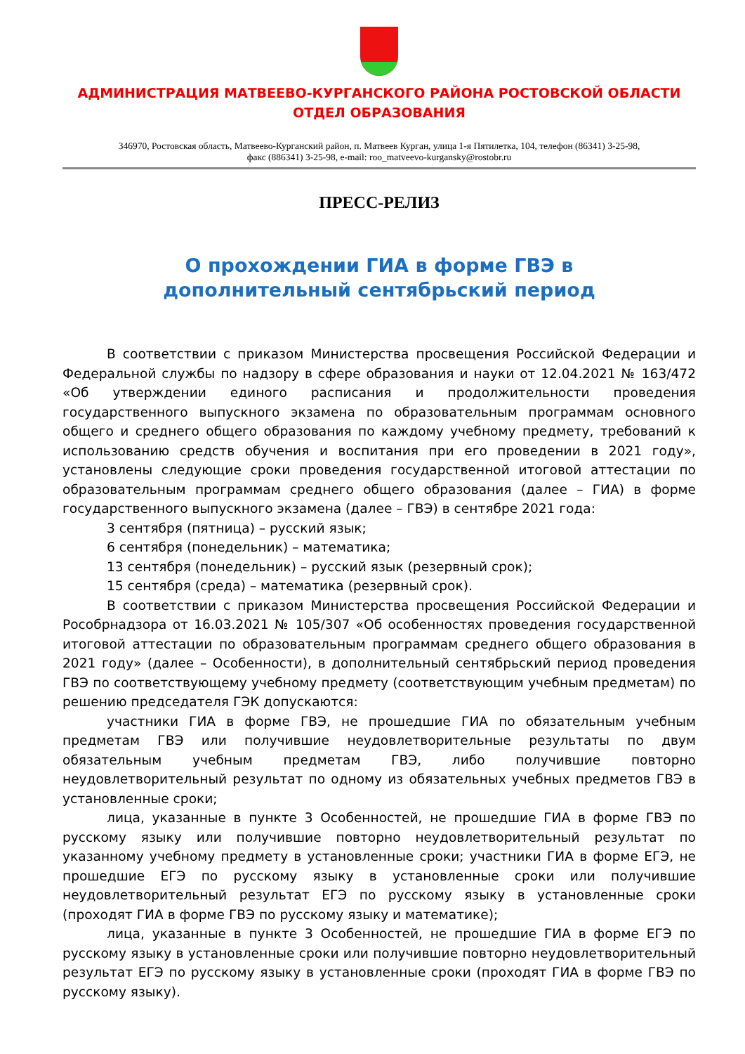АДМИНИСТРАЦИЯ МАТВЕЕВО-КУРГАНСКОГО РАЙОНА РОСТОВСКОЙ ОБЛАСТИ
ОТДЕЛ ОБРАЗОВАНИЯ
346970, Ростовская область, Матвеево-Курганский район, п. Матвеев Курган, улица 1-я Пятилетка, 104, телефон (86341) 3-25-98,
факс (886341) 3-25-98, e-mail: roo_matveevo-kurgansky@rostobr.ru
ПРЕСС-РЕЛИЗ
О прохождении ГИА в форме ГВЭ в
дополнительный сентябрьский период
В соответствии с приказом Министерства просвещения Российской Федерации и Федеральной службы по надзору в сфере образования и науки от 12.04.2021 № 163/472 «Об утверждении единого расписания и продолжительности проведения государственного выпускного экзамена по образовательным программам основного общего и среднего общего образования по каждому учебному предмету, требований к использованию средств обучения и воспитания при его проведении в 2021 году», установлены следующие сроки проведения государственной итоговой аттестации по образовательным программам среднего общего образования (далее – ГИА) в форме государственного выпускного экзамена (далее – ГВЭ) в сентябре 2021 года:
3 сентября (пятница) – русский язык;
6 сентября (понедельник) – математика;
13 сентября (понедельник) – русский язык (резервный срок);
15 сентября (среда) – математика (резервный срок).
В соответствии с приказом Министерства просвещения Российской Федерации и Рособрнадзора от 16.03.2021 № 105/307 «Об особенностях проведения государственной итоговой аттестации по образовательным программам среднего общего образования в 2021 году» (далее – Особенности), в дополнительный сентябрьский период проведения ГВЭ по соответствующему учебному предмету (соответствующим учебным предметам) по решению председателя ГЭК допускаются:
участники ГИА в форме ГВЭ, не прошедшие ГИА по обязательным учебным предметам ГВЭ или получившие неудовлетворительные результаты по двум обязательным учебным предметам ГВЭ, либо получившие повторно неудовлетворительный результат по одному из обязательных учебных предметов ГВЭ в установленные сроки;
лица, указанные в пункте 3 Особенностей, не прошедшие ГИА в форме ГВЭ по русскому языку или получившие повторно неудовлетворительный результат по указанному учебному предмету в установленные сроки; участники ГИА в форме ЕГЭ, не прошедшие ЕГЭ по русскому языку в установленные сроки или получившие неудовлетворительный результат ЕГЭ по русскому языку в установленные сроки (проходят ГИА в форме ГВЭ по русскому языку и математике);
лица, указанные в пункте 3 Особенностей, не прошедшие ГИА в форме ЕГЭ по русскому языку в установленные сроки или получившие повторно неудовлетворительный результат ЕГЭ по русскому языку в установленные сроки (проходят ГИА в форме ГВЭ по русскому языку).